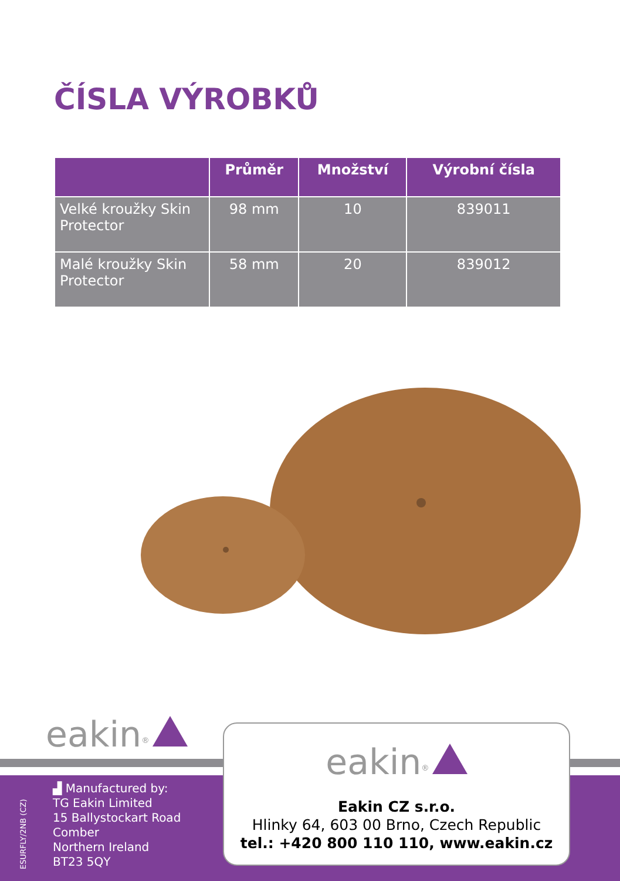ČÍSLA VÝROBKŮ
| | Průměr | Množství | Výrobní čísla |
| --- | --- | --- | --- |
| Velké kroužky Skin Protector | 98 mm | 10 | 839011 |
| Malé kroužky Skin Protector | 58 mm | 20 | 839012 |
eakin<sup>®</sup>
ESURFLY/2NB (CZ)
▟ Manufactured by:
TG Eakin Limited
15 Ballystockart Road
Comber
Northern Ireland
BT23 5QY
eakin<sup>®</sup>
Eakin CZ s.r.o.
Hlinky 64, 603 00 Brno, Czech Republic
tel.: +420 800 110 110, www.eakin.cz